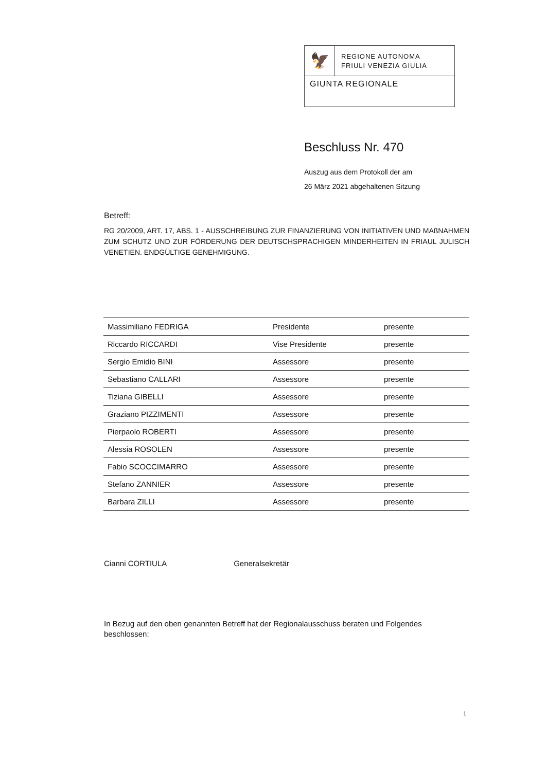🦅
REGIONE AUTONOMA
FRIULI VENEZIA GIULIA
GIUNTA REGIONALE
Beschluss Nr. 470
Auszug aus dem Protokoll der am
26 März 2021 abgehaltenen Sitzung
Betreff:
RG 20/2009, ART. 17, ABS. 1 - AUSSCHREIBUNG ZUR FINANZIERUNG VON INITIATIVEN UND MAßNAHMEN ZUM SCHUTZ UND ZUR FÖRDERUNG DER DEUTSCHSPRACHIGEN MINDERHEITEN IN FRIAUL JULISCH VENETIEN. ENDGÜLTIGE GENEHMIGUNG.
| Massimiliano FEDRIGA | Presidente | presente |
| Riccardo RICCARDI | Vise Presidente | presente |
| Sergio Emidio BINI | Assessore | presente |
| Sebastiano CALLARI | Assessore | presente |
| Tiziana GIBELLI | Assessore | presente |
| Graziano PIZZIMENTI | Assessore | presente |
| Pierpaolo ROBERTI | Assessore | presente |
| Alessia ROSOLEN | Assessore | presente |
| Fabio SCOCCIMARRO | Assessore | presente |
| Stefano ZANNIER | Assessore | presente |
| Barbara ZILLI | Assessore | presente |
Cianni CORTIULA Generalsekretär
In Bezug auf den oben genannten Betreff hat der Regionalausschuss beraten und Folgendes beschlossen:
1